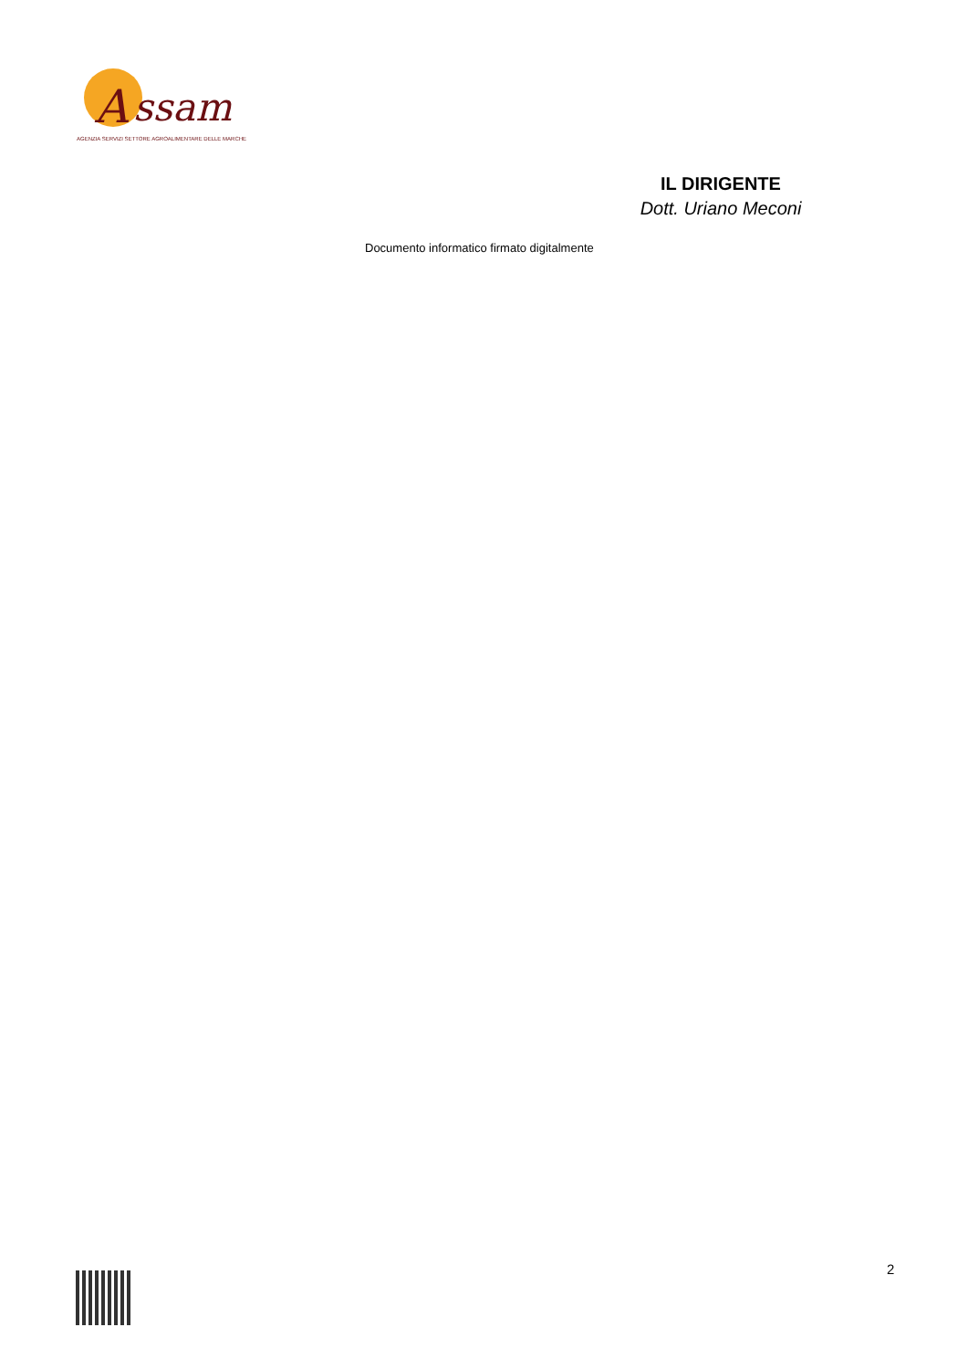A
ssam
AGENZIA SERVIZI SETTORE AGROALIMENTARE DELLE MARCHE
IL DIRIGENTE
Dott. Uriano Meconi
Documento informatico firmato digitalmente
2